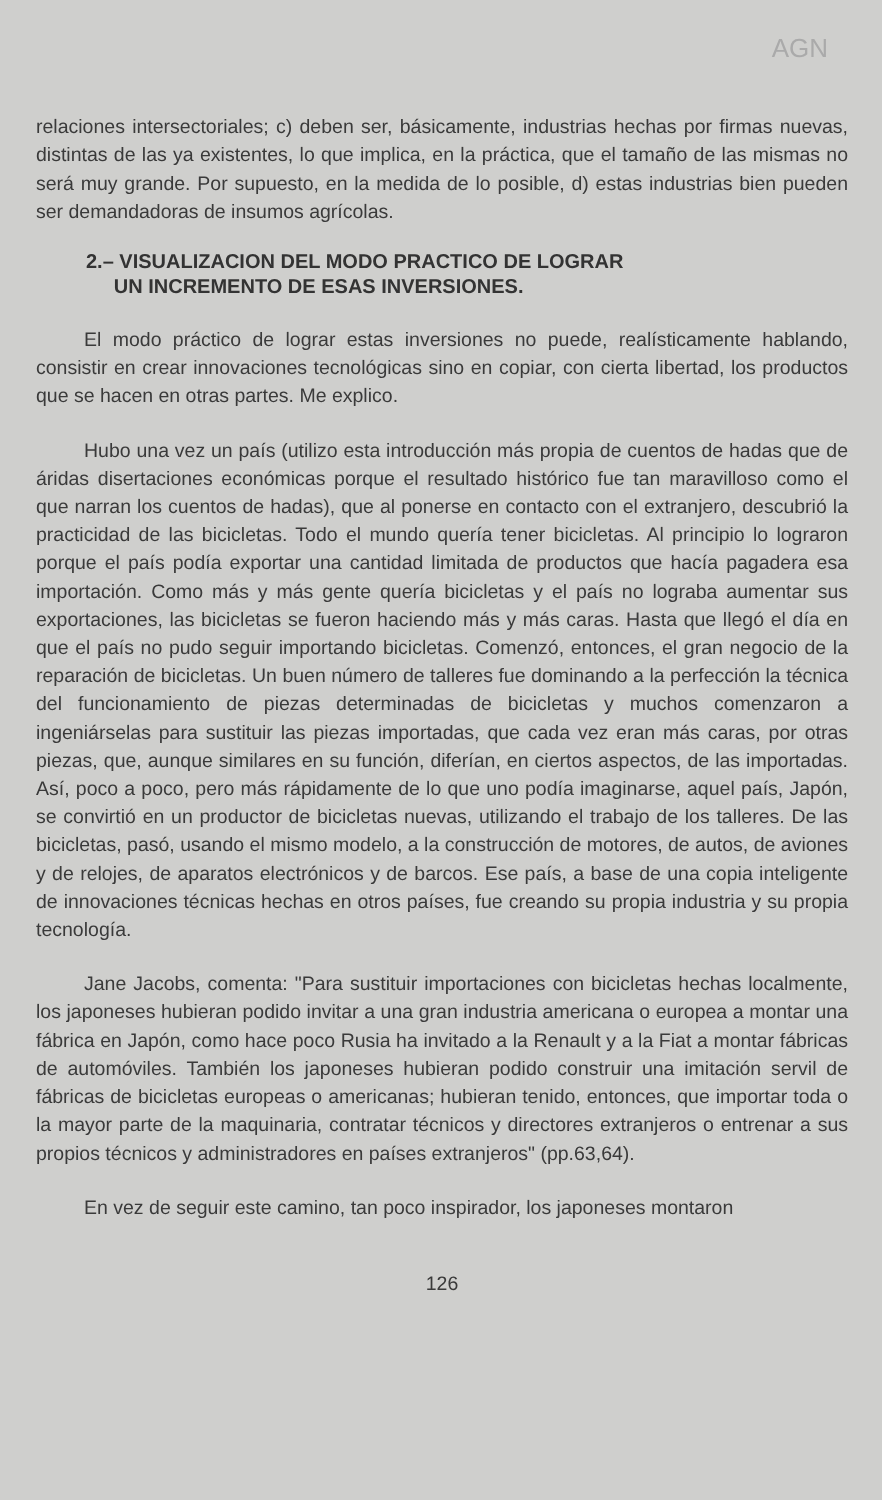AGN
relaciones intersectoriales; c) deben ser, básicamente, industrias hechas por firmas nuevas, distintas de las ya existentes, lo que implica, en la práctica, que el tamaño de las mismas no será muy grande. Por supuesto, en la medida de lo posible, d) estas industrias bien pueden ser demandadoras de insumos agrícolas.
2.– VISUALIZACION DEL MODO PRACTICO DE LOGRAR
UN INCREMENTO DE ESAS INVERSIONES.
El modo práctico de lograr estas inversiones no puede, realísticamente hablando, consistir en crear innovaciones tecnológicas sino en copiar, con cierta libertad, los productos que se hacen en otras partes. Me explico.
Hubo una vez un país (utilizo esta introducción más propia de cuentos de hadas que de áridas disertaciones económicas porque el resultado histórico fue tan maravilloso como el que narran los cuentos de hadas), que al ponerse en contacto con el extranjero, descubrió la practicidad de las bicicletas. Todo el mundo quería tener bicicletas. Al principio lo lograron porque el país podía exportar una cantidad limitada de productos que hacía pagadera esa importación. Como más y más gente quería bicicletas y el país no lograba aumentar sus exportaciones, las bicicletas se fueron haciendo más y más caras. Hasta que llegó el día en que el país no pudo seguir importando bicicletas. Comenzó, entonces, el gran negocio de la reparación de bicicletas. Un buen número de talleres fue dominando a la perfección la técnica del funcionamiento de piezas determinadas de bicicletas y muchos comenzaron a ingeniárselas para sustituir las piezas importadas, que cada vez eran más caras, por otras piezas, que, aunque similares en su función, diferían, en ciertos aspectos, de las importadas. Así, poco a poco, pero más rápidamente de lo que uno podía imaginarse, aquel país, Japón, se convirtió en un productor de bicicletas nuevas, utilizando el trabajo de los talleres. De las bicicletas, pasó, usando el mismo modelo, a la construcción de motores, de autos, de aviones y de relojes, de aparatos electrónicos y de barcos. Ese país, a base de una copia inteligente de innovaciones técnicas hechas en otros países, fue creando su propia industria y su propia tecnología.
Jane Jacobs, comenta: "Para sustituir importaciones con bicicletas hechas localmente, los japoneses hubieran podido invitar a una gran industria americana o europea a montar una fábrica en Japón, como hace poco Rusia ha invitado a la Renault y a la Fiat a montar fábricas de automóviles. También los japoneses hubieran podido construir una imitación servil de fábricas de bicicletas europeas o americanas; hubieran tenido, entonces, que importar toda o la mayor parte de la maquinaria, contratar técnicos y directores extranjeros o entrenar a sus propios técnicos y administradores en países extranjeros" (pp.63,64).
En vez de seguir este camino, tan poco inspirador, los japoneses montaron
126